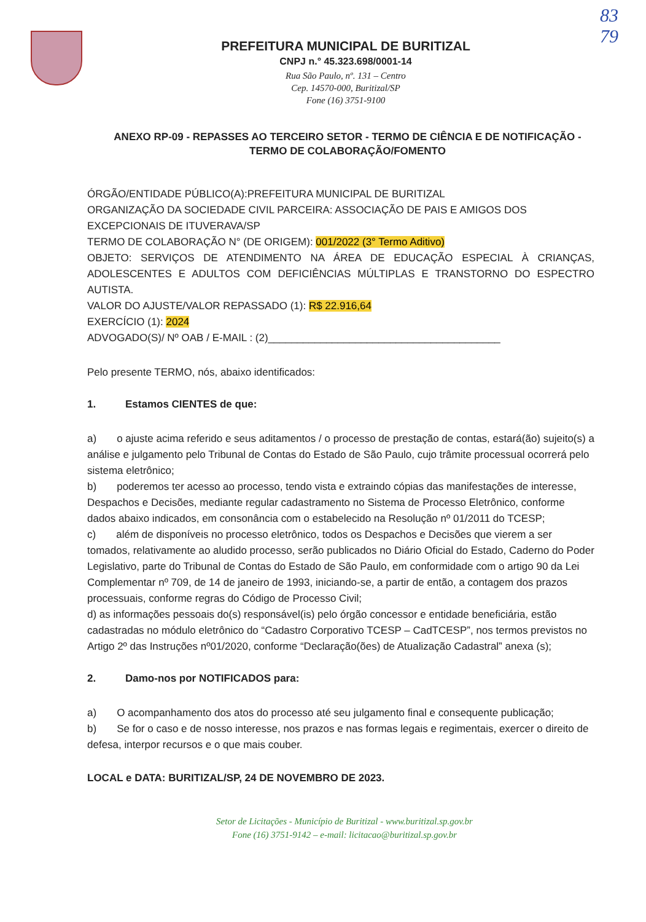83
79
PREFEITURA MUNICIPAL DE BURITIZAL
CNPJ n.° 45.323.698/0001-14
Rua São Paulo, nº. 131 – Centro
Cep. 14570-000, Buritizal/SP
Fone (16) 3751-9100
ANEXO RP-09 - REPASSES AO TERCEIRO SETOR - TERMO DE CIÊNCIA E DE NOTIFICAÇÃO - TERMO DE COLABORAÇÃO/FOMENTO
ÓRGÃO/ENTIDADE PÚBLICO(A):PREFEITURA MUNICIPAL DE BURITIZAL
ORGANIZAÇÃO DA SOCIEDADE CIVIL PARCEIRA: ASSOCIAÇÃO DE PAIS E AMIGOS DOS EXCEPCIONAIS DE ITUVERAVA/SP
TERMO DE COLABORAÇÃO N° (DE ORIGEM): 001/2022 (3° Termo Aditivo)
OBJETO: SERVIÇOS DE ATENDIMENTO NA ÁREA DE EDUCAÇÃO ESPECIAL À CRIANÇAS, ADOLESCENTES E ADULTOS COM DEFICIÊNCIAS MÚLTIPLAS E TRANSTORNO DO ESPECTRO AUTISTA.
VALOR DO AJUSTE/VALOR REPASSADO (1): R$ 22.916,64
EXERCÍCIO (1): 2024
ADVOGADO(S)/ Nº OAB / E-MAIL : (2)________________________________________
Pelo presente TERMO, nós, abaixo identificados:
1. Estamos CIENTES de que:
a) o ajuste acima referido e seus aditamentos / o processo de prestação de contas, estará(ão) sujeito(s) a análise e julgamento pelo Tribunal de Contas do Estado de São Paulo, cujo trâmite processual ocorrerá pelo sistema eletrônico;
b) poderemos ter acesso ao processo, tendo vista e extraindo cópias das manifestações de interesse, Despachos e Decisões, mediante regular cadastramento no Sistema de Processo Eletrônico, conforme dados abaixo indicados, em consonância com o estabelecido na Resolução nº 01/2011 do TCESP;
c) além de disponíveis no processo eletrônico, todos os Despachos e Decisões que vierem a ser tomados, relativamente ao aludido processo, serão publicados no Diário Oficial do Estado, Caderno do Poder Legislativo, parte do Tribunal de Contas do Estado de São Paulo, em conformidade com o artigo 90 da Lei Complementar nº 709, de 14 de janeiro de 1993, iniciando-se, a partir de então, a contagem dos prazos processuais, conforme regras do Código de Processo Civil;
d) as informações pessoais do(s) responsável(is) pelo órgão concessor e entidade beneficiária, estão cadastradas no módulo eletrônico do “Cadastro Corporativo TCESP – CadTCESP”, nos termos previstos no Artigo 2º das Instruções nº01/2020, conforme “Declaração(ões) de Atualização Cadastral” anexa (s);
2. Damo-nos por NOTIFICADOS para:
a) O acompanhamento dos atos do processo até seu julgamento final e consequente publicação;
b) Se for o caso e de nosso interesse, nos prazos e nas formas legais e regimentais, exercer o direito de defesa, interpor recursos e o que mais couber.
LOCAL e DATA: BURITIZAL/SP, 24 DE NOVEMBRO DE 2023.
Setor de Licitações - Município de Buritizal - www.buritizal.sp.gov.br
Fone (16) 3751-9142 – e-mail: licitacao@buritizal.sp.gov.br